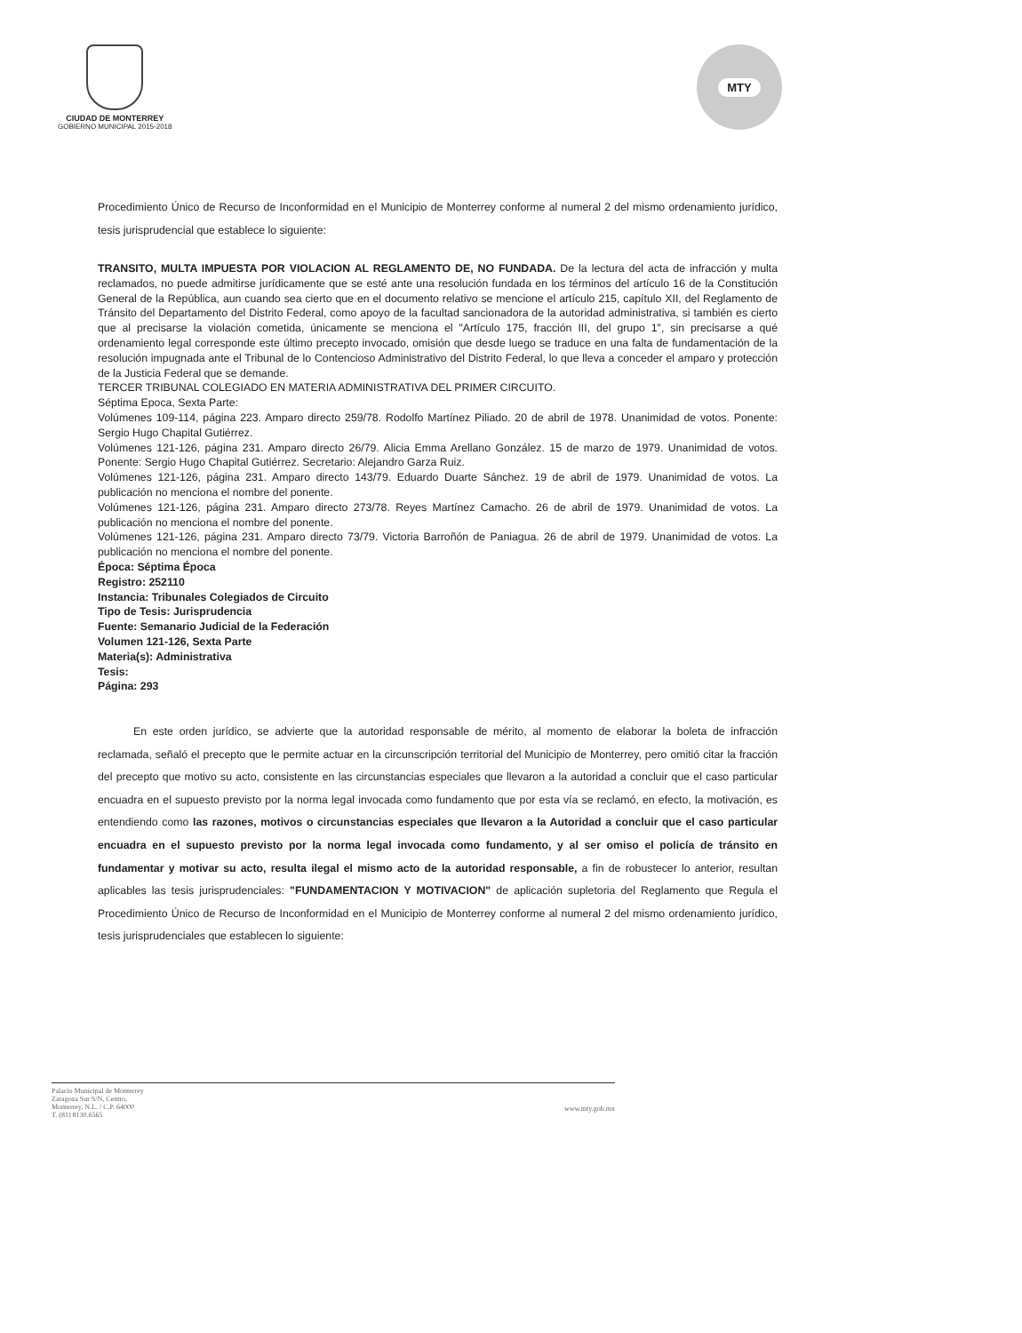CIUDAD DE MONTERREY
GOBIERNO MUNICIPAL 2015-2018
MTY
Procedimiento Único de Recurso de Inconformidad en el Municipio de Monterrey conforme al numeral 2 del mismo ordenamiento jurídico, tesis jurisprudencial que establece lo siguiente:
TRANSITO, MULTA IMPUESTA POR VIOLACION AL REGLAMENTO DE, NO FUNDADA. De la lectura del acta de infracción y multa reclamados, no puede admitirse jurídicamente que se esté ante una resolución fundada en los términos del artículo 16 de la Constitución General de la República, aun cuando sea cierto que en el documento relativo se mencione el artículo 215, capítulo XII, del Reglamento de Tránsito del Departamento del Distrito Federal, como apoyo de la facultad sancionadora de la autoridad administrativa, si también es cierto que al precisarse la violación cometida, únicamente se menciona el "Artículo 175, fracción III, del grupo 1", sin precisarse a qué ordenamiento legal corresponde este último precepto invocado, omisión que desde luego se traduce en una falta de fundamentación de la resolución impugnada ante el Tribunal de lo Contencioso Administrativo del Distrito Federal, lo que lleva a conceder el amparo y protección de la Justicia Federal que se demande.
TERCER TRIBUNAL COLEGIADO EN MATERIA ADMINISTRATIVA DEL PRIMER CIRCUITO.
Séptima Epoca, Sexta Parte:
Volúmenes 109-114, página 223. Amparo directo 259/78. Rodolfo Martínez Piliado. 20 de abril de 1978. Unanimidad de votos. Ponente: Sergio Hugo Chapital Gutiérrez.
Volúmenes 121-126, página 231. Amparo directo 26/79. Alicia Emma Arellano González. 15 de marzo de 1979. Unanimidad de votos. Ponente: Sergio Hugo Chapital Gutiérrez. Secretario: Alejandro Garza Ruiz.
Volúmenes 121-126, página 231. Amparo directo 143/79. Eduardo Duarte Sánchez. 19 de abril de 1979. Unanimidad de votos. La publicación no menciona el nombre del ponente.
Volúmenes 121-126, página 231. Amparo directo 273/78. Reyes Martínez Camacho. 26 de abril de 1979. Unanimidad de votos. La publicación no menciona el nombre del ponente.
Volúmenes 121-126, página 231. Amparo directo 73/79. Victoria Barroñón de Paniagua. 26 de abril de 1979. Unanimidad de votos. La publicación no menciona el nombre del ponente.
Época: Séptima Época
Registro: 252110
Instancia: Tribunales Colegiados de Circuito
Tipo de Tesis: Jurisprudencia
Fuente: Semanario Judicial de la Federación
Volumen 121-126, Sexta Parte
Materia(s): Administrativa
Tesis:
Página: 293
En este orden jurídico, se advierte que la autoridad responsable de mérito, al momento de elaborar la boleta de infracción reclamada, señaló el precepto que le permite actuar en la circunscripción territorial del Municipio de Monterrey, pero omitió citar la fracción del precepto que motivo su acto, consistente en las circunstancias especiales que llevaron a la autoridad a concluir que el caso particular encuadra en el supuesto previsto por la norma legal invocada como fundamento que por esta vía se reclamó, en efecto, la motivación, es entendiendo como las razones, motivos o circunstancias especiales que llevaron a la Autoridad a concluir que el caso particular encuadra en el supuesto previsto por la norma legal invocada como fundamento, y al ser omiso el policía de tránsito en fundamentar y motivar su acto, resulta ilegal el mismo acto de la autoridad responsable, a fin de robustecer lo anterior, resultan aplicables las tesis jurisprudenciales: "FUNDAMENTACION Y MOTIVACION" de aplicación supletoria del Reglamento que Regula el Procedimiento Único de Recurso de Inconformidad en el Municipio de Monterrey conforme al numeral 2 del mismo ordenamiento jurídico, tesis jurisprudenciales que establecen lo siguiente:
Palacio Municipal de Monterrey
Zaragoza Sur S/N, Centro,
Monterrey, N.L. / C.P. 64000
T. (81) 8130.6565
www.mty.gob.mx